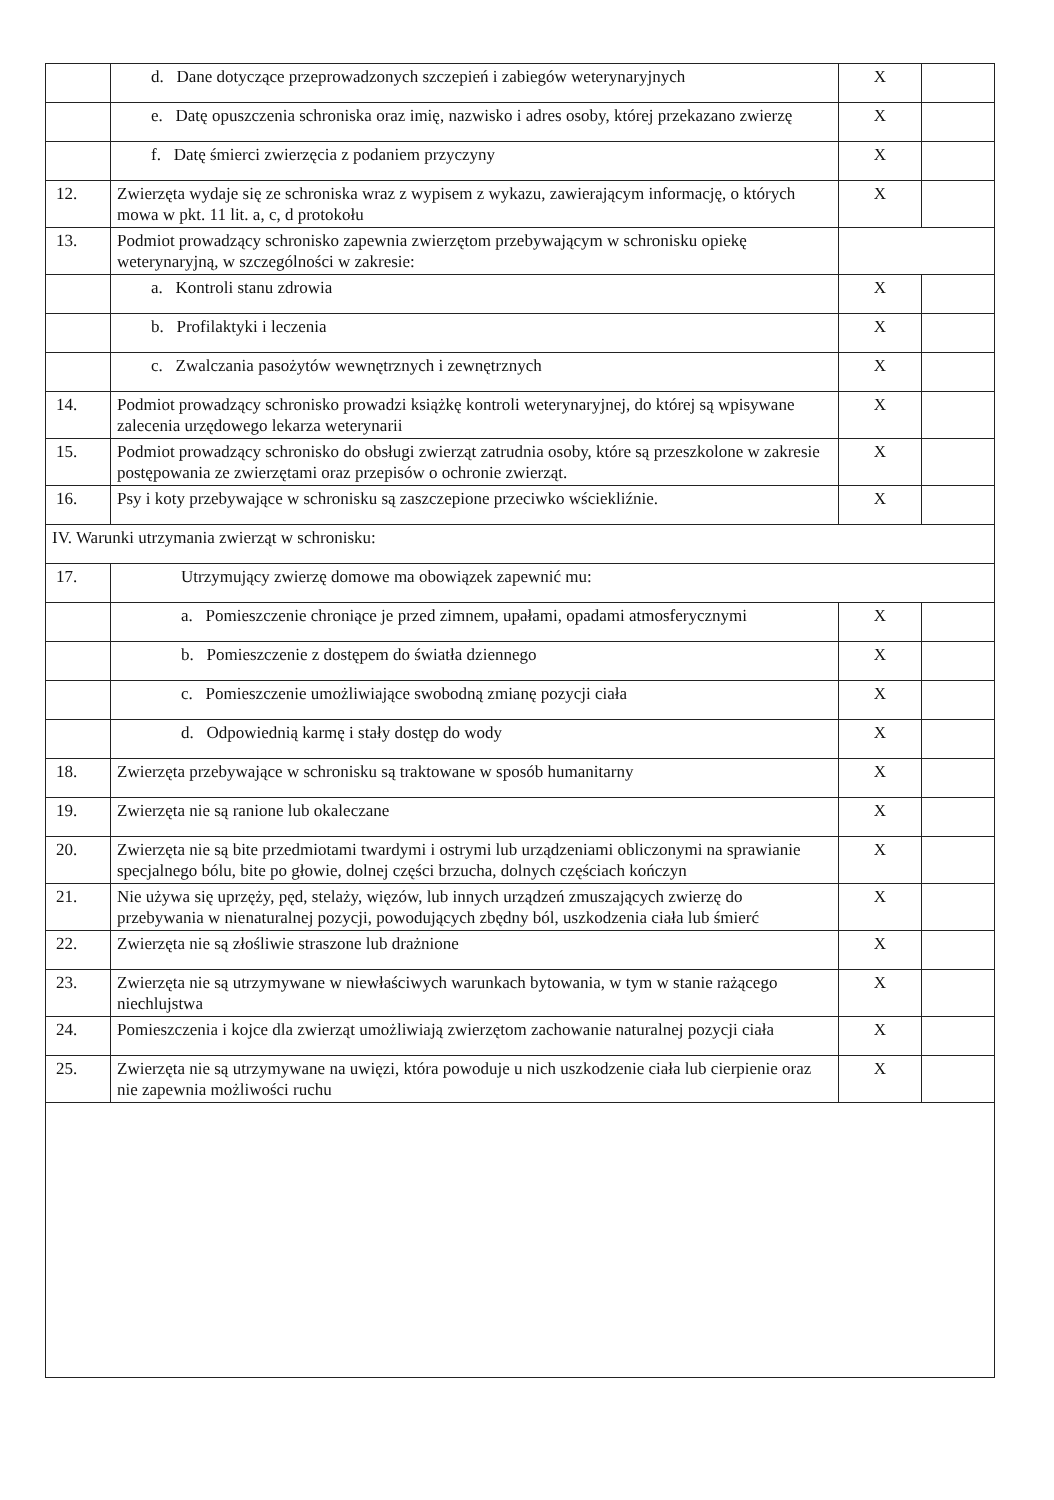| | d. Dane dotyczące przeprowadzonych szczepień i zabiegów weterynaryjnych | X | |
| | e. Datę opuszczenia schroniska oraz imię, nazwisko i adres osoby, której przekazano zwierzę | X | |
| | f. Datę śmierci zwierzęcia z podaniem przyczyny | X | |
| 12. | Zwierzęta wydaje się ze schroniska wraz z wypisem z wykazu, zawierającym informację, o których mowa w pkt. 11 lit. a, c, d protokołu | X | |
| 13. | Podmiot prowadzący schronisko zapewnia zwierzętom przebywającym w schronisku opiekę weterynaryjną, w szczególności w zakresie: | | |
| | a. Kontroli stanu zdrowia | X | |
| | b. Profilaktyki i leczenia | X | |
| | c. Zwalczania pasożytów wewnętrznych i zewnętrznych | X | |
| 14. | Podmiot prowadzący schronisko prowadzi książkę kontroli weterynaryjnej, do której są wpisywane zalecenia urzędowego lekarza weterynarii | X | |
| 15. | Podmiot prowadzący schronisko do obsługi zwierząt zatrudnia osoby, które są przeszkolone w zakresie postępowania ze zwierzętami oraz przepisów o ochronie zwierząt. | X | |
| 16. | Psy i koty przebywające w schronisku są zaszczepione przeciwko wściekliźnie. | X | |
| IV. Warunki utrzymania zwierząt w schronisku: | | | |
| 17. | Utrzymujący zwierzę domowe ma obowiązek zapewnić mu: | | |
| | a. Pomieszczenie chroniące je przed zimnem, upałami, opadami atmosferycznymi | X | |
| | b. Pomieszczenie z dostępem do światła dziennego | X | |
| | c. Pomieszczenie umożliwiające swobodną zmianę pozycji ciała | X | |
| | d. Odpowiednią karmę i stały dostęp do wody | X | |
| 18. | Zwierzęta przebywające w schronisku są traktowane w sposób humanitarny | X | |
| 19. | Zwierzęta nie są ranione lub okaleczane | X | |
| 20. | Zwierzęta nie są bite przedmiotami twardymi i ostrymi lub urządzeniami obliczonymi na sprawianie specjalnego bólu, bite po głowie, dolnej części brzucha, dolnych częściach kończyn | X | |
| 21. | Nie używa się uprzęży, pęd, stelaży, więzów, lub innych urządzeń zmuszających zwierzę do przebywania w nienaturalnej pozycji, powodujących zbędny ból, uszkodzenia ciała lub śmierć | X | |
| 22. | Zwierzęta nie są złośliwie straszone lub drażnione | X | |
| 23. | Zwierzęta nie są utrzymywane w niewłaściwych warunkach bytowania, w tym w stanie rażącego niechlujstwa | X | |
| 24. | Pomieszczenia i kojce dla zwierząt umożliwiają zwierzętom zachowanie naturalnej pozycji ciała | X | |
| 25. | Zwierzęta nie są utrzymywane na uwięzi, która powoduje u nich uszkodzenie ciała lub cierpienie oraz nie zapewnia możliwości ruchu | X | |